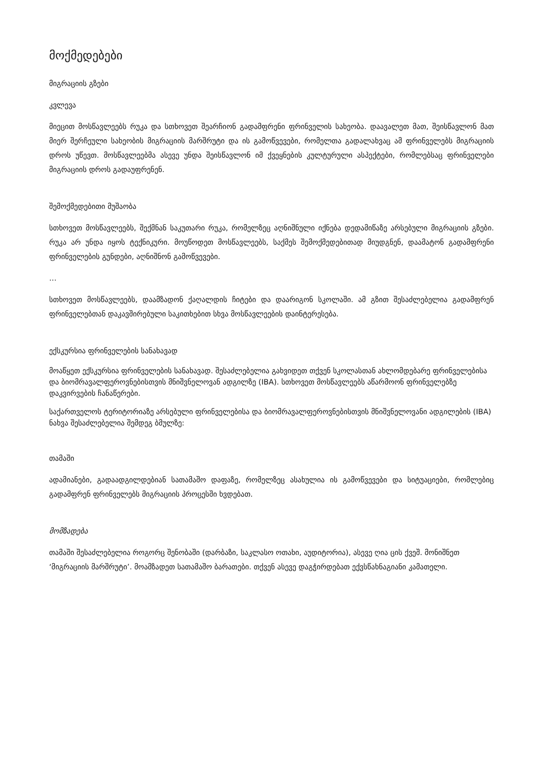მოქმედებები
მიგრაციის გზები
კვლევა
მიეცით მოსწავლეებს რუკა და სთხოვეთ შეარჩიონ გადამფრენი ფრინველის სახეობა. დაავალეთ მათ, შეისწავლონ მათ მიერ შერჩეული სახეობის მიგრაციის მარშრუტი და ის გამოწვევები, რომელთა გადალახვაც ამ ფრინველებს მიგრაციის დროს უწევთ. მოსწავლეებმა ასევე უნდა შეისწავლონ იმ ქვეყნების კულტურული ასპექტები, რომლებსაც ფრინველები მიგრაციის დროს გადაუფრენენ.
შემოქმედებითი მუშაობა
სთხოვეთ მოსწავლეებს, შექმნან საკუთარი რუკა, რომელზეც აღნიშნული იქნება დედამიწაზე არსებული მიგრაციის გზები. რუკა არ უნდა იყოს ტექნიკური. მოუწოდეთ მოსწავლეებს, საქმეს შემოქმედებითად მიუდგნენ, დაამატონ გადამფრენი ფრინველების გუნდები, აღნიშნონ გამოწვევები.
…
სთხოვეთ მოსწავლეებს, დაამზადონ ქაღალდის ჩიტები და დაარიგონ სკოლაში. ამ გზით შესაძლებელია გადამფრენ ფრინველებთან დაკავშირებული საკითხებით სხვა მოსწავლეების დაინტერესება.
ექსკურსია ფრინველების სანახავად
მოაწყეთ ექსკურსია ფრინველების სანახავად. შესაძლებელია გახვიდეთ თქვენ სკოლასთან ახლომდებარე ფრინველებისა და ბიომრავალფეროვნებისთვის მნიშვნელოვან ადგილზე (IBA). სთხოვეთ მოსწავლეებს აწარმოონ ფრინველებზე დაკვირვების ჩანაწერები.
საქართველოს ტერიტორიაზე არსებული ფრინველებისა და ბიომრავალფეროვნებისთვის მნიშვნელოვანი ადგილების (IBA) ნახვა შესაძლებელია შემდეგ ბმულზე:
თამაში
ადამიანები, გადაადგილდებიან სათამაშო დაფაზე, რომელზეც ასახულია ის გამოწვევები და სიტუაციები, რომლებიც გადამფრენ ფრინველებს მიგრაციის პროცესში ხვდებათ.
მომზადება
თამაში შესაძლებელია როგორც შენობაში (დარბაზი, საკლასო ოთახი, აუდიტორია), ასევე ღია ცის ქვეშ. მონიშნეთ ‘მიგრაციის მარშრუტი’. მოამზადეთ სათამაშო ბარათები. თქვენ ასევე დაგჭირდებათ ექვსწახნაგიანი კამათელი.